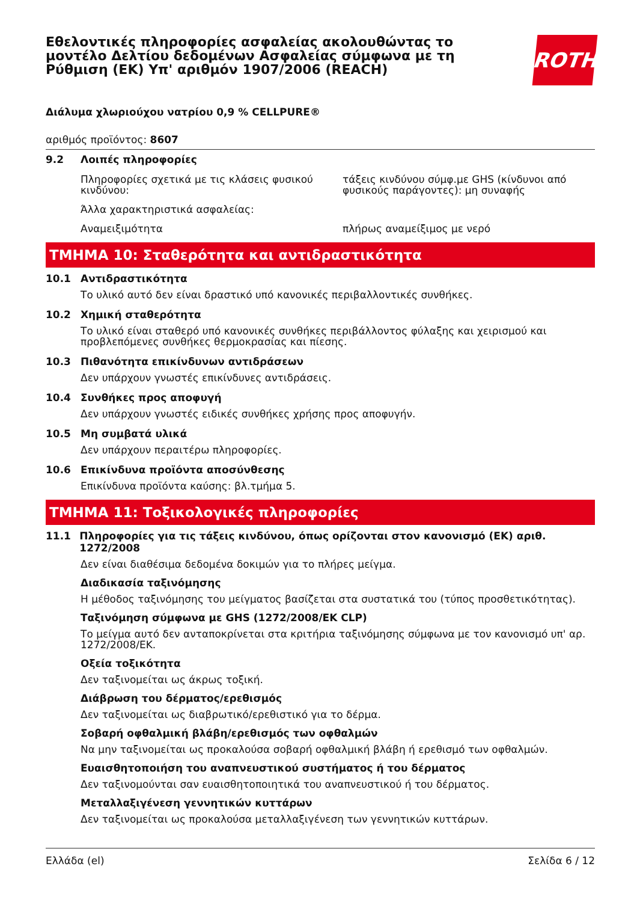Εθελοντικές πληροφορίες ασφαλείας ακολουθώντας το μοντέλο Δελτίου δεδομένων Ασφαλείας σύμφωνα με τη Ρύθμιση (ΕΚ) Υπ' αριθμόν 1907/2006 (REACH)
ROTH
Διάλυμα χλωριούχου νατρίου 0,9 % CELLPURE®
αριθμός προϊόντος: 8607
9.2 Λοιπές πληροφορίες
Πληροφορίες σχετικά με τις κλάσεις φυσικού κινδύνου:
τάξεις κινδύνου σύμφ.με GHS (κίνδυνοι από φυσικούς παράγοντες): μη συναφής
Άλλα χαρακτηριστικά ασφαλείας:
Αναμειξιμότητα πλήρως αναμείξιμος με νερό
ΤΜΗΜΑ 10: Σταθερότητα και αντιδραστικότητα
10.1 Αντιδραστικότητα
Το υλικό αυτό δεν είναι δραστικό υπό κανονικές περιβαλλοντικές συνθήκες.
10.2 Χημική σταθερότητα
Το υλικό είναι σταθερό υπό κανονικές συνθήκες περιβάλλοντος φύλαξης και χειρισμού και προβλεπόμενες συνθήκες θερμοκρασίας και πίεσης.
10.3 Πιθανότητα επικίνδυνων αντιδράσεων
Δεν υπάρχουν γνωστές επικίνδυνες αντιδράσεις.
10.4 Συνθήκες προς αποφυγή
Δεν υπάρχουν γνωστές ειδικές συνθήκες χρήσης προς αποφυγήν.
10.5 Μη συμβατά υλικά
Δεν υπάρχουν περαιτέρω πληροφορίες.
10.6 Επικίνδυνα προϊόντα αποσύνθεσης
Επικίνδυνα προϊόντα καύσης: βλ.τμήμα 5.
ΤΜΗΜΑ 11: Τοξικολογικές πληροφορίες
11.1 Πληροφορίες για τις τάξεις κινδύνου, όπως ορίζονται στον κανονισμό (ΕΚ) αριθ. 1272/2008
Δεν είναι διαθέσιμα δεδομένα δοκιμών για το πλήρες μείγμα.
Διαδικασία ταξινόμησης
Η μέθοδος ταξινόμησης του μείγματος βασίζεται στα συστατικά του (τύπος προσθετικότητας).
Ταξινόμηση σύμφωνα με GHS (1272/2008/ΕΚ CLP)
Το μείγμα αυτό δεν ανταποκρίνεται στα κριτήρια ταξινόμησης σύμφωνα με τον κανονισμό υπ' αρ. 1272/2008/ΕΚ.
Οξεία τοξικότητα
Δεν ταξινομείται ως άκρως τοξική.
Διάβρωση του δέρματος/ερεθισμός
Δεν ταξινομείται ως διαβρωτικό/ερεθιστικό για το δέρμα.
Σοβαρή οφθαλμική βλάβη/ερεθισμός των οφθαλμών
Να μην ταξινομείται ως προκαλούσα σοβαρή οφθαλμική βλάβη ή ερεθισμό των οφθαλμών.
Ευαισθητοποιήση του αναπνευστικού συστήματος ή του δέρματος
Δεν ταξινομούνται σαν ευαισθητοποιητικά του αναπνευστικού ή του δέρματος.
Μεταλλαξιγένεση γεννητικών κυττάρων
Δεν ταξινομείται ως προκαλούσα μεταλλαξιγένεση των γεννητικών κυττάρων.
Ελλάδα (el) Σελίδα 6 / 12